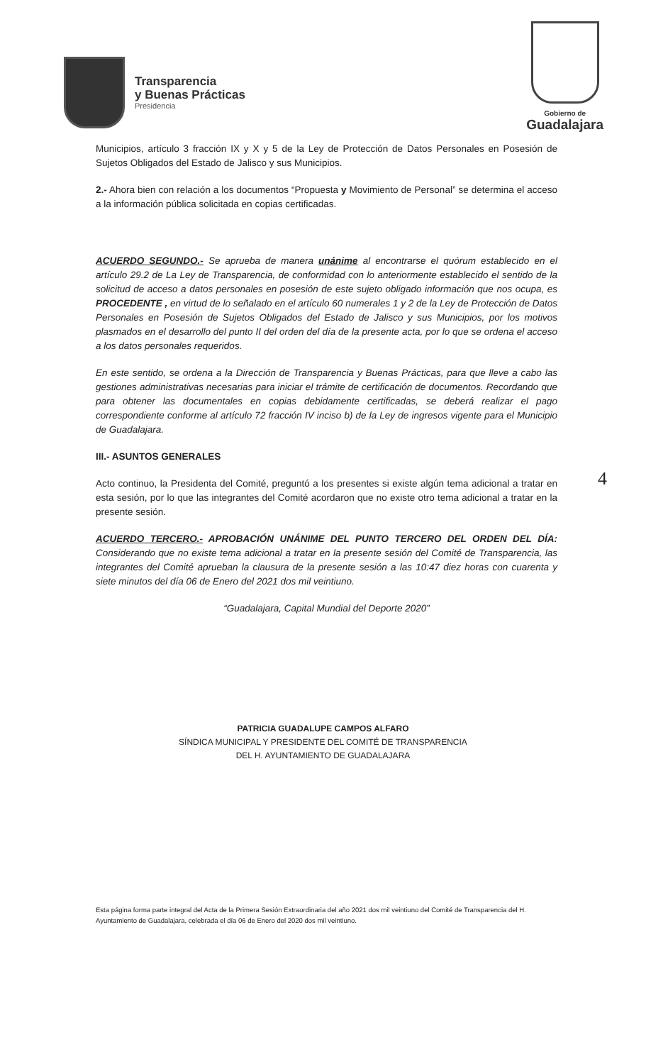Transparencia
y Buenas Prácticas
Presidencia
Gobierno de
Guadalajara
Municipios, artículo 3 fracción IX y X y 5 de la Ley de Protección de Datos Personales en Posesión de Sujetos Obligados del Estado de Jalisco y sus Municipios.
2.- Ahora bien con relación a los documentos “Propuesta y Movimiento de Personal” se determina el acceso a la información pública solicitada en copias certificadas.
ACUERDO SEGUNDO.- Se aprueba de manera unánime al encontrarse el quórum establecido en el artículo 29.2 de La Ley de Transparencia, de conformidad con lo anteriormente establecido el sentido de la solicitud de acceso a datos personales en posesión de este sujeto obligado información que nos ocupa, es PROCEDENTE , en virtud de lo señalado en el artículo 60 numerales 1 y 2 de la Ley de Protección de Datos Personales en Posesión de Sujetos Obligados del Estado de Jalisco y sus Municipios, por los motivos plasmados en el desarrollo del punto II del orden del día de la presente acta, por lo que se ordena el acceso a los datos personales requeridos.
En este sentido, se ordena a la Dirección de Transparencia y Buenas Prácticas, para que lleve a cabo las gestiones administrativas necesarias para iniciar el trámite de certificación de documentos. Recordando que para obtener las documentales en copias debidamente certificadas, se deberá realizar el pago correspondiente conforme al artículo 72 fracción IV inciso b) de la Ley de ingresos vigente para el Municipio de Guadalajara.
III.- ASUNTOS GENERALES
Acto continuo, la Presidenta del Comité, preguntó a los presentes si existe algún tema adicional a tratar en esta sesión, por lo que las integrantes del Comité acordaron que no existe otro tema adicional a tratar en la presente sesión.
ACUERDO TERCERO.- APROBACIÓN UNÁNIME DEL PUNTO TERCERO DEL ORDEN DEL DÍA: Considerando que no existe tema adicional a tratar en la presente sesión del Comité de Transparencia, las integrantes del Comité aprueban la clausura de la presente sesión a las 10:47 diez horas con cuarenta y siete minutos del día 06 de Enero del 2021 dos mil veintiuno.
“Guadalajara, Capital Mundial del Deporte 2020”
4
PATRICIA GUADALUPE CAMPOS ALFARO
SÍNDICA MUNICIPAL Y PRESIDENTE DEL COMITÉ DE TRANSPARENCIA
DEL H. AYUNTAMIENTO DE GUADALAJARA
Esta página forma parte integral del Acta de la Primera Sesión Extraordinaria del año 2021 dos mil veintiuno del Comité de Transparencia del H. Ayuntamiento de Guadalajara, celebrada el día 06 de Enero del 2020 dos mil veintiuno.